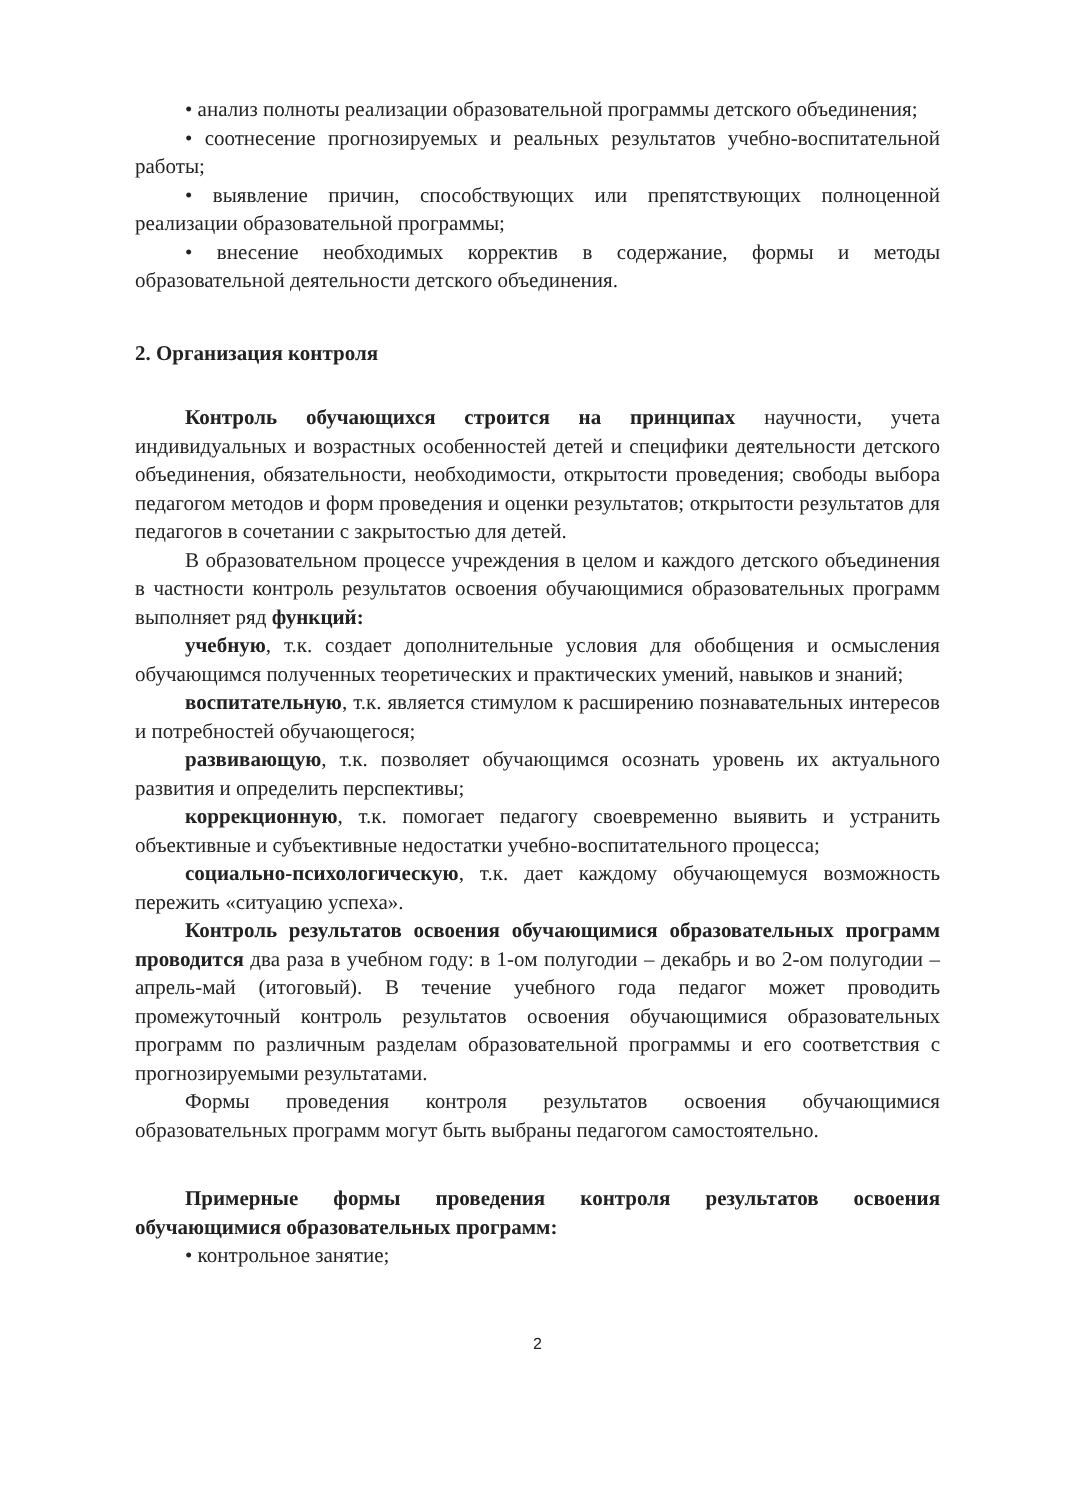• анализ полноты реализации образовательной программы детского объединения;
• соотнесение прогнозируемых и реальных результатов учебно-воспитательной работы;
• выявление причин, способствующих или препятствующих полноценной реализации образовательной программы;
• внесение необходимых корректив в содержание, формы и методы образовательной деятельности детского объединения.
2. Организация контроля
Контроль обучающихся строится на принципах научности, учета индивидуальных и возрастных особенностей детей и специфики деятельности детского объединения, обязательности, необходимости, открытости проведения; свободы выбора педагогом методов и форм проведения и оценки результатов; открытости результатов для педагогов в сочетании с закрытостью для детей.
В образовательном процессе учреждения в целом и каждого детского объединения в частности контроль результатов освоения обучающимися образовательных программ выполняет ряд функций:
учебную, т.к. создает дополнительные условия для обобщения и осмысления обучающимся полученных теоретических и практических умений, навыков и знаний;
воспитательную, т.к. является стимулом к расширению познавательных интересов и потребностей обучающегося;
развивающую, т.к. позволяет обучающимся осознать уровень их актуального развития и определить перспективы;
коррекционную, т.к. помогает педагогу своевременно выявить и устранить объективные и субъективные недостатки учебно-воспитательного процесса;
социально-психологическую, т.к. дает каждому обучающемуся возможность пережить «ситуацию успеха».
Контроль результатов освоения обучающимися образовательных программ проводится два раза в учебном году: в 1-ом полугодии – декабрь и во 2-ом полугодии – апрель-май (итоговый). В течение учебного года педагог может проводить промежуточный контроль результатов освоения обучающимися образовательных программ по различным разделам образовательной программы и его соответствия с прогнозируемыми результатами.
Формы проведения контроля результатов освоения обучающимися образовательных программ могут быть выбраны педагогом самостоятельно.
Примерные формы проведения контроля результатов освоения обучающимися образовательных программ:
• контрольное занятие;
2